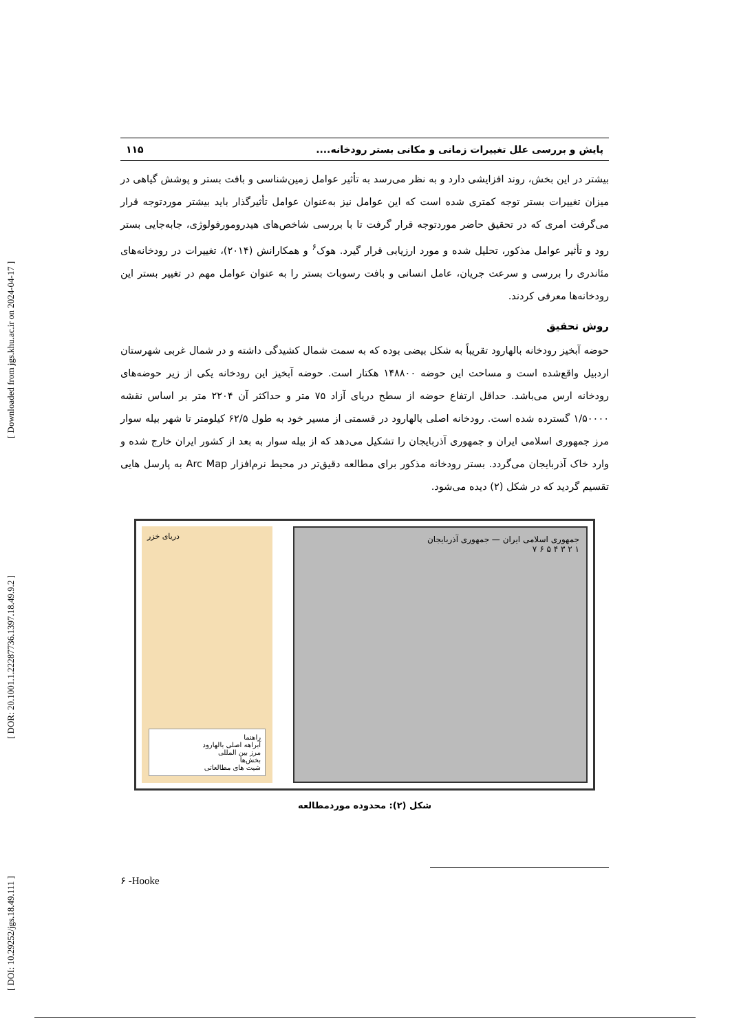[ DOI: 10.29252/jgs.18.49.111 ] [ DOR: 20.1001.1.22287736.1397.18.49.9.2 ] [ Downloaded from jgs.khu.ac.ir on 2024-04-17 ]
پایش و بررسی علل تغییرات زمانی و مکانی بستر رودخانه.... ۱۱۵
بیشتر در این بخش، روند افزایشی دارد و به نظر می‌رسد به تأثیر عوامل زمین‌شناسی و بافت بستر و پوشش گیاهی در میزان تغییرات بستر توجه کمتری شده است که این عوامل نیز به‌عنوان عوامل تأثیرگذار باید بیشتر موردتوجه قرار می‌گرفت امری که در تحقیق حاضر موردتوجه قرار گرفت تا با بررسی شاخص‌های هیدرومورفولوژی، جابه‌جایی بستر رود و تأثیر عوامل مذکور، تحلیل شده و مورد ارزیابی قرار گیرد. هوک<sup>۶</sup> و همکارانش (۲۰۱۴)، تغییرات در رودخانه‌های مئاندری را بررسی و سرعت جریان، عامل انسانی و بافت رسوبات بستر را به عنوان عوامل مهم در تغییر بستر این رودخانه‌ها معرفی کردند.
روش تحقیق
حوضه آبخیز رودخانه بالهارود تقریباً به شکل بیضی بوده که به سمت شمال کشیدگی داشته و در شمال غربی شهرستان اردبیل واقع‌شده است و مساحت این حوضه ۱۴۸۸۰۰ هکتار است. حوضه آبخیز این رودخانه یکی از زیر حوضه‌های رودخانه ارس می‌باشد. حداقل ارتفاع حوضه از سطح دریای آزاد ۷۵ متر و حداکثر آن ۲۲۰۴ متر بر اساس نقشه ۱/۵۰۰۰۰ گسترده شده است. رودخانه اصلی بالهارود در قسمتی از مسیر خود به طول ۶۲/۵ کیلومتر تا شهر بیله سوار مرز جمهوری اسلامی ایران و جمهوری آذربایجان را تشکیل می‌دهد که از بیله سوار به بعد از کشور ایران خارج شده و وارد خاک آذربایجان می‌گردد. بستر رودخانه مذکور برای مطالعه دقیق‌تر در محیط نرم‌افزار Arc Map به پارسل هایی تقسیم گردید که در شکل (۲) دیده می‌شود.
دریای خزر
راهنما
آبراهه اصلی بالهارود
مرز بین المللی
بخش‌ها
شیت های مطالعاتی
جمهوری اسلامی ایران — جمهوری آذربایجان
۱ ۲ ۳ ۴ ۵ ۶ ۷
شکل (۲): محدوده موردمطالعه
۶ -Hooke